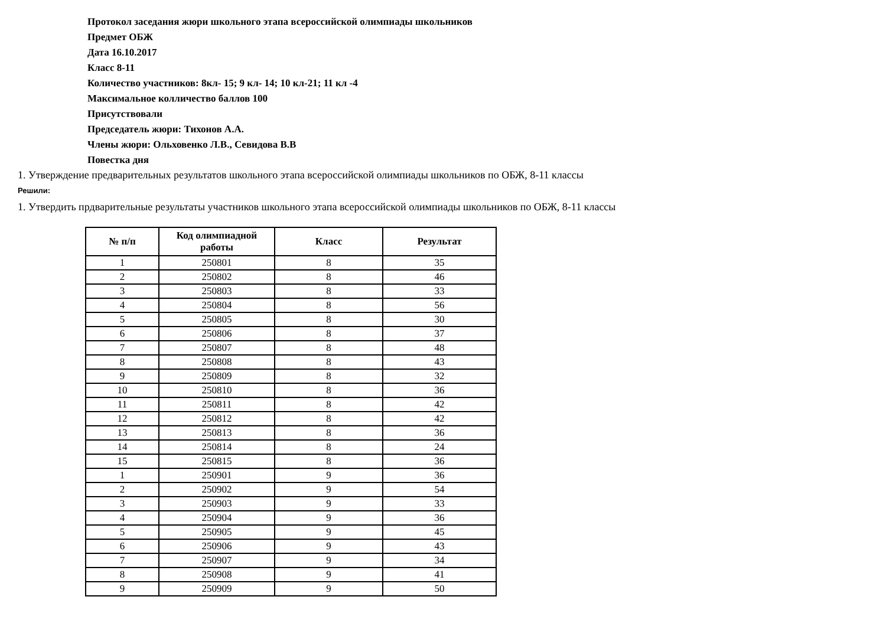Протокол заседания жюри школьного этапа всероссийской олимпиады школьников
Предмет ОБЖ
Дата 16.10.2017
Класс 8-11
Количество участников: 8кл- 15; 9 кл- 14; 10 кл-21; 11 кл -4
Максимальное колличество баллов 100
Присутствовали
Председатель жюри: Тихонов А.А.
Члены жюри: Ольховенко Л.В., Севидова В.В
Повестка дня
1. Утверждение предварительных результатов школьного этапа всероссийской олимпиады школьников по ОБЖ, 8-11 классы
Решили:
1. Утвердить прдварительные результаты участников школьного этапа всероссийской олимпиады школьников по ОБЖ, 8-11 классы
| № п/п | Код олимпиадной работы | Класс | Результат |
| --- | --- | --- | --- |
| 1 | 250801 | 8 | 35 |
| 2 | 250802 | 8 | 46 |
| 3 | 250803 | 8 | 33 |
| 4 | 250804 | 8 | 56 |
| 5 | 250805 | 8 | 30 |
| 6 | 250806 | 8 | 37 |
| 7 | 250807 | 8 | 48 |
| 8 | 250808 | 8 | 43 |
| 9 | 250809 | 8 | 32 |
| 10 | 250810 | 8 | 36 |
| 11 | 250811 | 8 | 42 |
| 12 | 250812 | 8 | 42 |
| 13 | 250813 | 8 | 36 |
| 14 | 250814 | 8 | 24 |
| 15 | 250815 | 8 | 36 |
| 1 | 250901 | 9 | 36 |
| 2 | 250902 | 9 | 54 |
| 3 | 250903 | 9 | 33 |
| 4 | 250904 | 9 | 36 |
| 5 | 250905 | 9 | 45 |
| 6 | 250906 | 9 | 43 |
| 7 | 250907 | 9 | 34 |
| 8 | 250908 | 9 | 41 |
| 9 | 250909 | 9 | 50 |